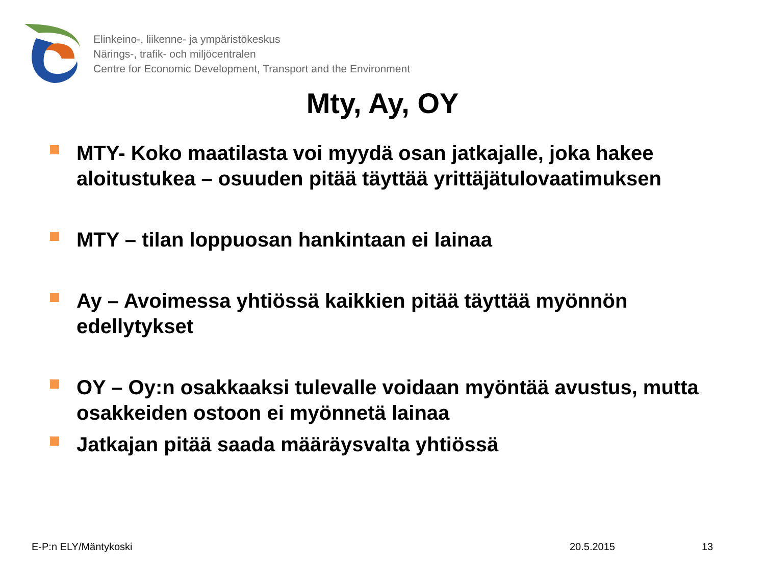Elinkeino-, liikenne- ja ympäristökeskus
Närings-, trafik- och miljöcentralen
Centre for Economic Development, Transport and the Environment
Mty, Ay, OY
MTY- Koko maatilasta voi myydä osan jatkajalle, joka hakee aloitustukea – osuuden pitää täyttää yrittäjätulovaatimuksen
MTY – tilan loppuosan hankintaan ei lainaa
Ay – Avoimessa yhtiössä kaikkien pitää täyttää myönnön edellytykset
OY – Oy:n osakkaaksi tulevalle voidaan myöntää avustus, mutta osakkeiden ostoon ei myönnetä lainaa
Jatkajan pitää saada määräysvalta yhtiössä
E-P:n ELY/Mäntykoski 20.5.2015 13